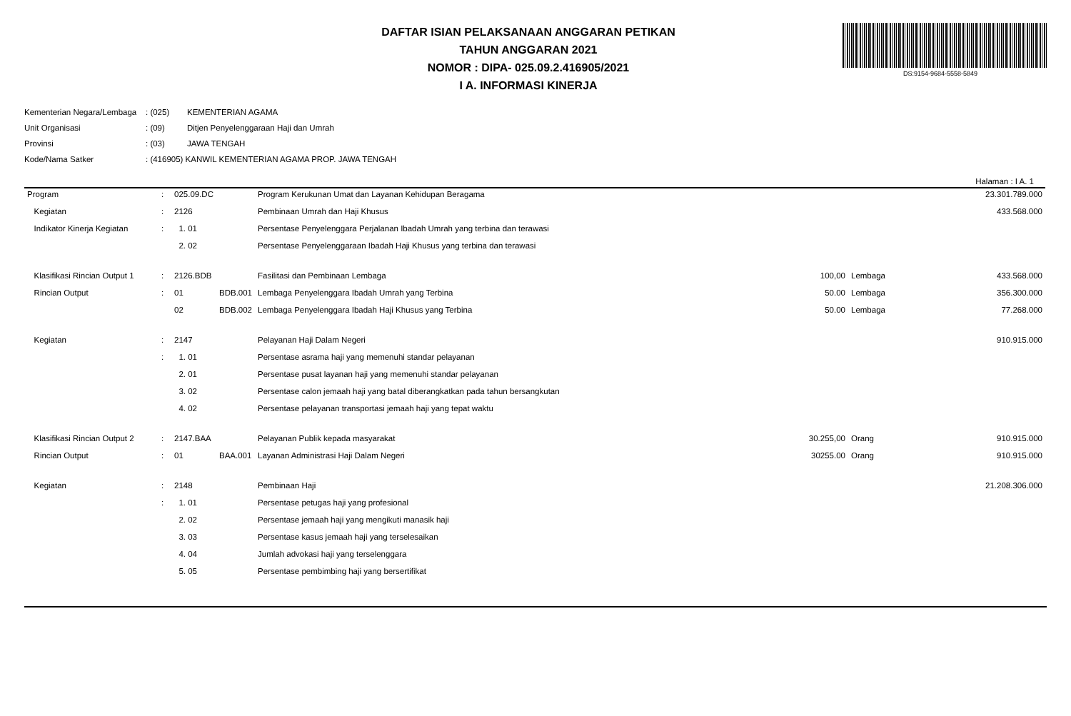DAFTAR ISIAN PELAKSANAAN ANGGARAN PETIKAN
TAHUN ANGGARAN 2021
NOMOR : DIPA- 025.09.2.416905/2021
I A. INFORMASI KINERJA
DS:9154-9684-5558-5849
| Kementerian Negara/Lembaga | : (025) | KEMENTERIAN AGAMA |
| Unit Organisasi | : (09) | Ditjen Penyelenggaraan Haji dan Umrah |
| Provinsi | : (03) | JAWA TENGAH |
| Kode/Nama Satker | : (416905) KANWIL KEMENTERIAN AGAMA PROP. JAWA TENGAH | |
Halaman : I A. 1
| Program | : | 025.09.DC | | Program Kerukunan Umat dan Layanan Kehidupan Beragama | | | 23.301.789.000 |
| Kegiatan | : | 2126 | | Pembinaan Umrah dan Haji Khusus | | | 433.568.000 |
| Indikator Kinerja Kegiatan | : | 1. 01 | | Persentase Penyelenggara Perjalanan Ibadah Umrah yang terbina dan terawasi | | | |
| | | 2. 02 | | Persentase Penyelenggaraan Ibadah Haji Khusus yang terbina dan terawasi | | | |
| Klasifikasi Rincian Output 1 | : | 2126.BDB | | Fasilitasi dan Pembinaan Lembaga | 100,00 | Lembaga | 433.568.000 |
| Rincian Output | : | 01 | BDB.001 | Lembaga Penyelenggara Ibadah Umrah yang Terbina | 50.00 | Lembaga | 356.300.000 |
| | | 02 | BDB.002 | Lembaga Penyelenggara Ibadah Haji Khusus yang Terbina | 50.00 | Lembaga | 77.268.000 |
| Kegiatan | : | 2147 | | Pelayanan Haji Dalam Negeri | | | 910.915.000 |
| | : | 1. 01 | | Persentase asrama haji yang memenuhi standar pelayanan | | | |
| | | 2. 01 | | Persentase pusat layanan haji yang memenuhi standar pelayanan | | | |
| | | 3. 02 | | Persentase calon jemaah haji yang batal diberangkatkan pada tahun bersangkutan | | | |
| | | 4. 02 | | Persentase pelayanan transportasi jemaah haji yang tepat waktu | | | |
| Klasifikasi Rincian Output 2 | : | 2147.BAA | | Pelayanan Publik kepada masyarakat | 30.255,00 | Orang | 910.915.000 |
| Rincian Output | : | 01 | BAA.001 | Layanan Administrasi Haji Dalam Negeri | 30255.00 | Orang | 910.915.000 |
| Kegiatan | : | 2148 | | Pembinaan Haji | | | 21.208.306.000 |
| | : | 1. 01 | | Persentase petugas haji yang profesional | | | |
| | | 2. 02 | | Persentase jemaah haji yang mengikuti manasik haji | | | |
| | | 3. 03 | | Persentase kasus jemaah haji yang terselesaikan | | | |
| | | 4. 04 | | Jumlah advokasi haji yang terselenggara | | | |
| | | 5. 05 | | Persentase pembimbing haji yang bersertifikat | | | |